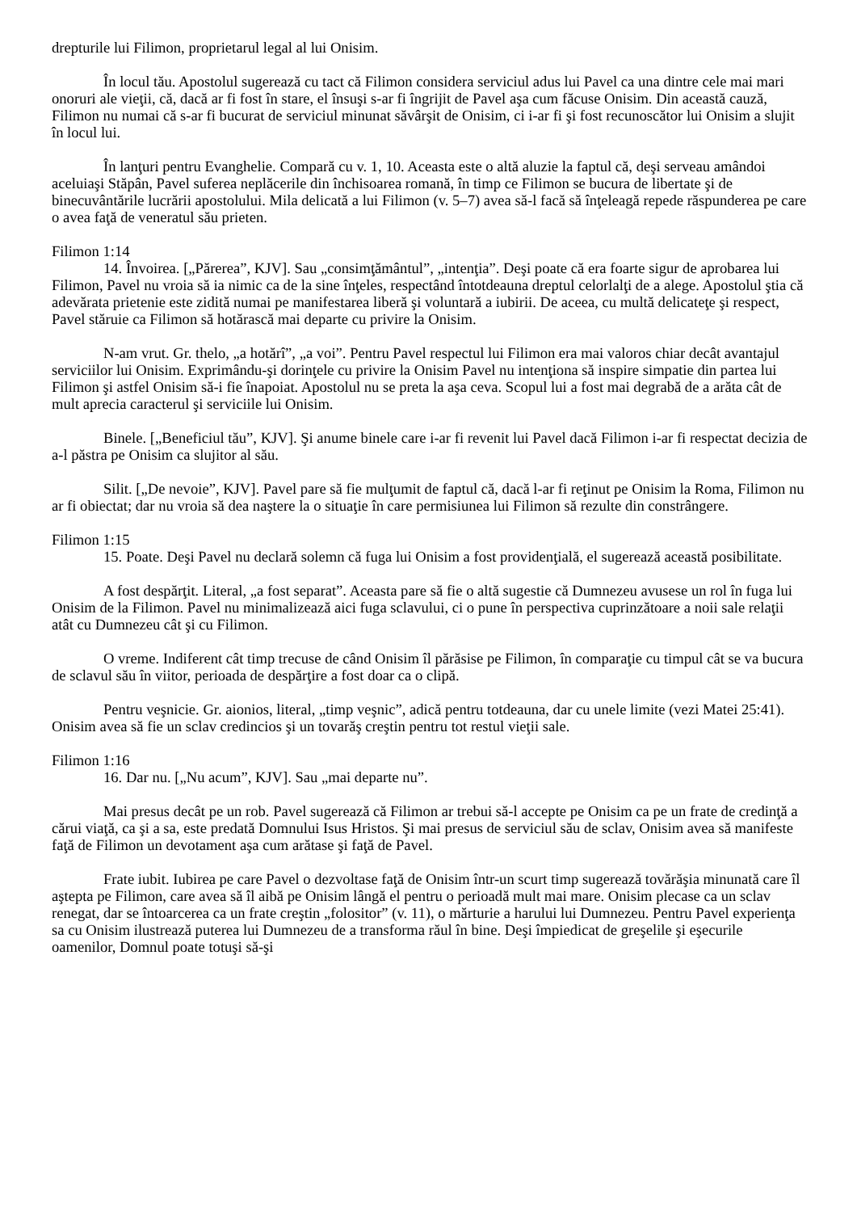drepturile lui Filimon, proprietarul legal al lui Onisim.
În locul tău. Apostolul sugerează cu tact că Filimon considera serviciul adus lui Pavel ca una dintre cele mai mari onoruri ale vieţii, că, dacă ar fi fost în stare, el însuşi s-ar fi îngrijit de Pavel aşa cum făcuse Onisim. Din această cauză, Filimon nu numai că s-ar fi bucurat de serviciul minunat săvârşit de Onisim, ci i-ar fi şi fost recunoscător lui Onisim a slujit în locul lui.
În lanţuri pentru Evanghelie. Compară cu v. 1, 10. Aceasta este o altă aluzie la faptul că, deşi serveau amândoi aceluiaşi Stăpân, Pavel suferea neplăcerile din închisoarea romană, în timp ce Filimon se bucura de libertate şi de binecuvântările lucrării apostolului. Mila delicată a lui Filimon (v. 5–7) avea să-l facă să înţeleagă repede răspunderea pe care o avea faţă de veneratul său prieten.
Filimon 1:14
14. Învoirea. [„Părerea”, KJV]. Sau „consimţământul”, „intenţia”. Deşi poate că era foarte sigur de aprobarea lui Filimon, Pavel nu vroia să ia nimic ca de la sine înţeles, respectând întotdeauna dreptul celorlalţi de a alege. Apostolul ştia că adevărata prietenie este zidită numai pe manifestarea liberă şi voluntară a iubirii. De aceea, cu multă delicateţe şi respect, Pavel stăruie ca Filimon să hotărască mai departe cu privire la Onisim.
N-am vrut. Gr. thelo, „a hotărî”, „a voi”. Pentru Pavel respectul lui Filimon era mai valoros chiar decât avantajul serviciilor lui Onisim. Exprimându-şi dorinţele cu privire la Onisim Pavel nu intenţiona să inspire simpatie din partea lui Filimon şi astfel Onisim să-i fie înapoiat. Apostolul nu se preta la aşa ceva. Scopul lui a fost mai degrabă de a arăta cât de mult aprecia caracterul şi serviciile lui Onisim.
Binele. [„Beneficiul tău”, KJV]. Şi anume binele care i-ar fi revenit lui Pavel dacă Filimon i-ar fi respectat decizia de a-l păstra pe Onisim ca slujitor al său.
Silit. [„De nevoie”, KJV]. Pavel pare să fie mulţumit de faptul că, dacă l-ar fi reţinut pe Onisim la Roma, Filimon nu ar fi obiectat; dar nu vroia să dea naştere la o situaţie în care permisiunea lui Filimon să rezulte din constrângere.
Filimon 1:15
15. Poate. Deşi Pavel nu declară solemn că fuga lui Onisim a fost providenţială, el sugerează această posibilitate.
A fost despărţit. Literal, „a fost separat”. Aceasta pare să fie o altă sugestie că Dumnezeu avusese un rol în fuga lui Onisim de la Filimon. Pavel nu minimalizează aici fuga sclavului, ci o pune în perspectiva cuprinzătoare a noii sale relaţii atât cu Dumnezeu cât şi cu Filimon.
O vreme. Indiferent cât timp trecuse de când Onisim îl părăsise pe Filimon, în comparaţie cu timpul cât se va bucura de sclavul său în viitor, perioada de despărţire a fost doar ca o clipă.
Pentru veşnicie. Gr. aionios, literal, „timp veşnic”, adică pentru totdeauna, dar cu unele limite (vezi Matei 25:41). Onisim avea să fie un sclav credincios şi un tovarăş creştin pentru tot restul vieţii sale.
Filimon 1:16
16. Dar nu. [„Nu acum”, KJV]. Sau „mai departe nu”.
Mai presus decât pe un rob. Pavel sugerează că Filimon ar trebui să-l accepte pe Onisim ca pe un frate de credinţă a cărui viaţă, ca şi a sa, este predată Domnului Isus Hristos. Şi mai presus de serviciul său de sclav, Onisim avea să manifeste faţă de Filimon un devotament aşa cum arătase şi faţă de Pavel.
Frate iubit. Iubirea pe care Pavel o dezvoltase faţă de Onisim într-un scurt timp sugerează tovărăşia minunată care îl aştepta pe Filimon, care avea să îl aibă pe Onisim lângă el pentru o perioadă mult mai mare. Onisim plecase ca un sclav renegat, dar se întoarcerea ca un frate creştin „folositor” (v. 11), o mărturie a harului lui Dumnezeu. Pentru Pavel experienţa sa cu Onisim ilustrează puterea lui Dumnezeu de a transforma răul în bine. Deşi împiedicat de greşelile şi eşecurile oamenilor, Domnul poate totuşi să-şi